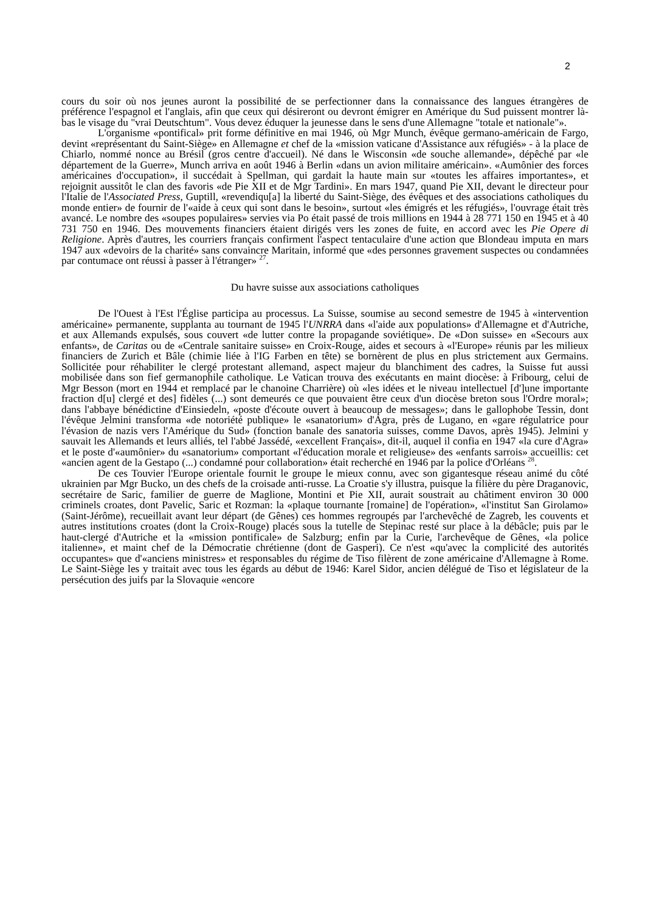2
cours du soir où nos jeunes auront la possibilité de se perfectionner dans la connaissance des langues étrangères de préférence l'espagnol et l'anglais, afin que ceux qui désireront ou devront émigrer en Amérique du Sud puissent montrer là-bas le visage du "vrai Deutschtum". Vous devez éduquer la jeunesse dans le sens d'une Allemagne "totale et nationale"».
L'organisme «pontifical» prit forme définitive en mai 1946, où Mgr Munch, évêque germano-américain de Fargo, devint «représentant du Saint-Siège» en Allemagne et chef de la «mission vaticane d'Assistance aux réfugiés» - à la place de Chiarlo, nommé nonce au Brésil (gros centre d'accueil). Né dans le Wisconsin «de souche allemande», dépêché par «le département de la Guerre», Munch arriva en août 1946 à Berlin «dans un avion militaire américain». «Aumônier des forces américaines d'occupation», il succédait à Spellman, qui gardait la haute main sur «toutes les affaires importantes», et rejoignit aussitôt le clan des favoris «de Pie XII et de Mgr Tardini». En mars 1947, quand Pie XII, devant le directeur pour l'Italie de l'Associated Press, Guptill, «revendiqu[a] la liberté du Saint-Siège, des évêques et des associations catholiques du monde entier» de fournir de l'«aide à ceux qui sont dans le besoin», surtout «les émigrés et les réfugiés», l'ouvrage était très avancé. Le nombre des «soupes populaires» servies via Po était passé de trois millions en 1944 à 28 771 150 en 1945 et à 40 731 750 en 1946. Des mouvements financiers étaient dirigés vers les zones de fuite, en accord avec les Pie Opere di Religione. Après d'autres, les courriers français confirment l'aspect tentaculaire d'une action que Blondeau imputa en mars 1947 aux «devoirs de la charité» sans convaincre Maritain, informé que «des personnes gravement suspectes ou condamnées par contumace ont réussi à passer à l'étranger» <sup>27</sup>.
Du havre suisse aux associations catholiques
De l'Ouest à l'Est l'Église participa au processus. La Suisse, soumise au second semestre de 1945 à «intervention américaine» permanente, supplanta au tournant de 1945 l'UNRRA dans «l'aide aux populations» d'Allemagne et d'Autriche, et aux Allemands expulsés, sous couvert «de lutter contre la propagande soviétique». De «Don suisse» en «Secours aux enfants», de Caritas ou de «Centrale sanitaire suisse» en Croix-Rouge, aides et secours à «l'Europe» réunis par les milieux financiers de Zurich et Bâle (chimie liée à l'IG Farben en tête) se bornèrent de plus en plus strictement aux Germains. Sollicitée pour réhabiliter le clergé protestant allemand, aspect majeur du blanchiment des cadres, la Suisse fut aussi mobilisée dans son fief germanophile catholique. Le Vatican trouva des exécutants en maint diocèse: à Fribourg, celui de Mgr Besson (mort en 1944 et remplacé par le chanoine Charrière) où «les idées et le niveau intellectuel [d']une importante fraction d[u] clergé et des] fidèles (...) sont demeurés ce que pouvaient être ceux d'un diocèse breton sous l'Ordre moral»; dans l'abbaye bénédictine d'Einsiedeln, «poste d'écoute ouvert à beaucoup de messages»; dans le gallophobe Tessin, dont l'évêque Jelmini transforma «de notoriété publique» le «sanatorium» d'Agra, près de Lugano, en «gare régulatrice pour l'évasion de nazis vers l'Amérique du Sud» (fonction banale des sanatoria suisses, comme Davos, après 1945). Jelmini y sauvait les Allemands et leurs alliés, tel l'abbé Jassédé, «excellent Français», dit-il, auquel il confia en 1947 «la cure d'Agra» et le poste d'«aumônier» du «sanatorium» comportant «l'éducation morale et religieuse» des «enfants sarrois» accueillis: cet «ancien agent de la Gestapo (...) condamné pour collaboration» était recherché en 1946 par la police d'Orléans <sup>28</sup>.
De ces Touvier l'Europe orientale fournit le groupe le mieux connu, avec son gigantesque réseau animé du côté ukrainien par Mgr Bucko, un des chefs de la croisade anti-russe. La Croatie s'y illustra, puisque la filière du père Draganovic, secrétaire de Saric, familier de guerre de Maglione, Montini et Pie XII, aurait soustrait au châtiment environ 30 000 criminels croates, dont Pavelic, Saric et Rozman: la «plaque tournante [romaine] de l'opération», «l'institut San Girolamo» (Saint-Jérôme), recueillait avant leur départ (de Gênes) ces hommes regroupés par l'archevêché de Zagreb, les couvents et autres institutions croates (dont la Croix-Rouge) placés sous la tutelle de Stepinac resté sur place à la débâcle; puis par le haut-clergé d'Autriche et la «mission pontificale» de Salzburg; enfin par la Curie, l'archevêque de Gênes, «la police italienne», et maint chef de la Démocratie chrétienne (dont de Gasperi). Ce n'est «qu'avec la complicité des autorités occupantes» que d'«anciens ministres» et responsables du régime de Tiso filèrent de zone américaine d'Allemagne à Rome. Le Saint-Siège les y traitait avec tous les égards au début de 1946: Karel Sidor, ancien délégué de Tiso et législateur de la persécution des juifs par la Slovaquie «encore